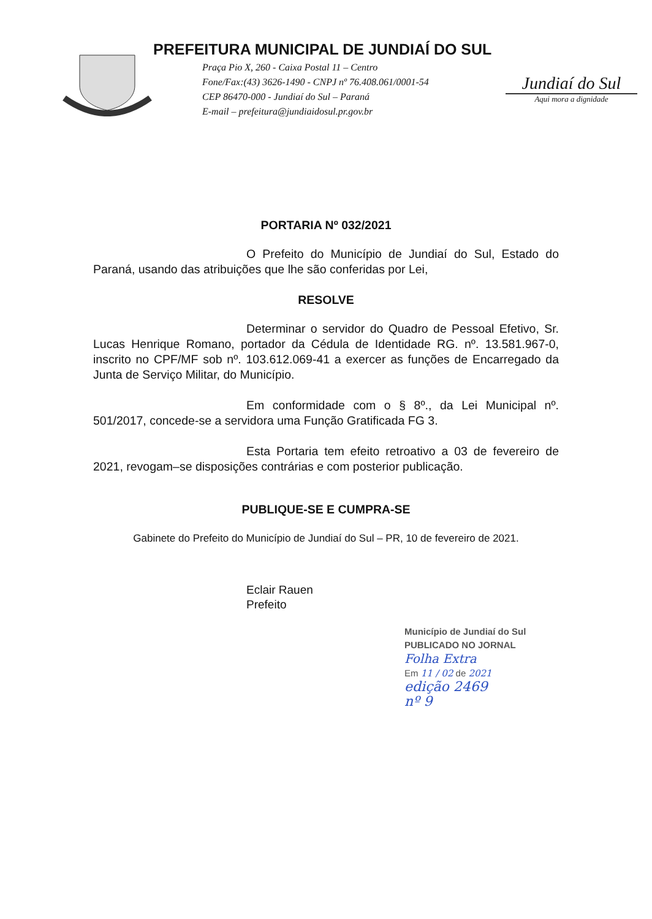PREFEITURA MUNICIPAL DE JUNDIAÍ DO SUL
Praça Pio X, 260 - Caixa Postal 11 – Centro
Fone/Fax:(43) 3626-1490 - CNPJ nº 76.408.061/0001-54
CEP 86470-000 - Jundiaí do Sul – Paraná
E-mail – prefeitura@jundiaidosul.pr.gov.br
Jundiaí do Sul
Aqui mora a dignidade
PORTARIA Nº 032/2021
O Prefeito do Município de Jundiaí do Sul, Estado do Paraná, usando das atribuições que lhe são conferidas por Lei,
RESOLVE
Determinar o servidor do Quadro de Pessoal Efetivo, Sr. Lucas Henrique Romano, portador da Cédula de Identidade RG. nº. 13.581.967-0, inscrito no CPF/MF sob nº. 103.612.069-41 a exercer as funções de Encarregado da Junta de Serviço Militar, do Município.
Em conformidade com o § 8º., da Lei Municipal nº. 501/2017, concede-se a servidora uma Função Gratificada FG 3.
Esta Portaria tem efeito retroativo a 03 de fevereiro de 2021, revogam–se disposições contrárias e com posterior publicação.
PUBLIQUE-SE E CUMPRA-SE
Gabinete do Prefeito do Município de Jundiaí do Sul – PR, 10 de fevereiro de 2021.
Eclair Rauen
Prefeito
Município de Jundiaí do Sul
PUBLICADO NO JORNAL
Folha Extra
Em 11 / 02 de 2021
edição 2469
nº 9